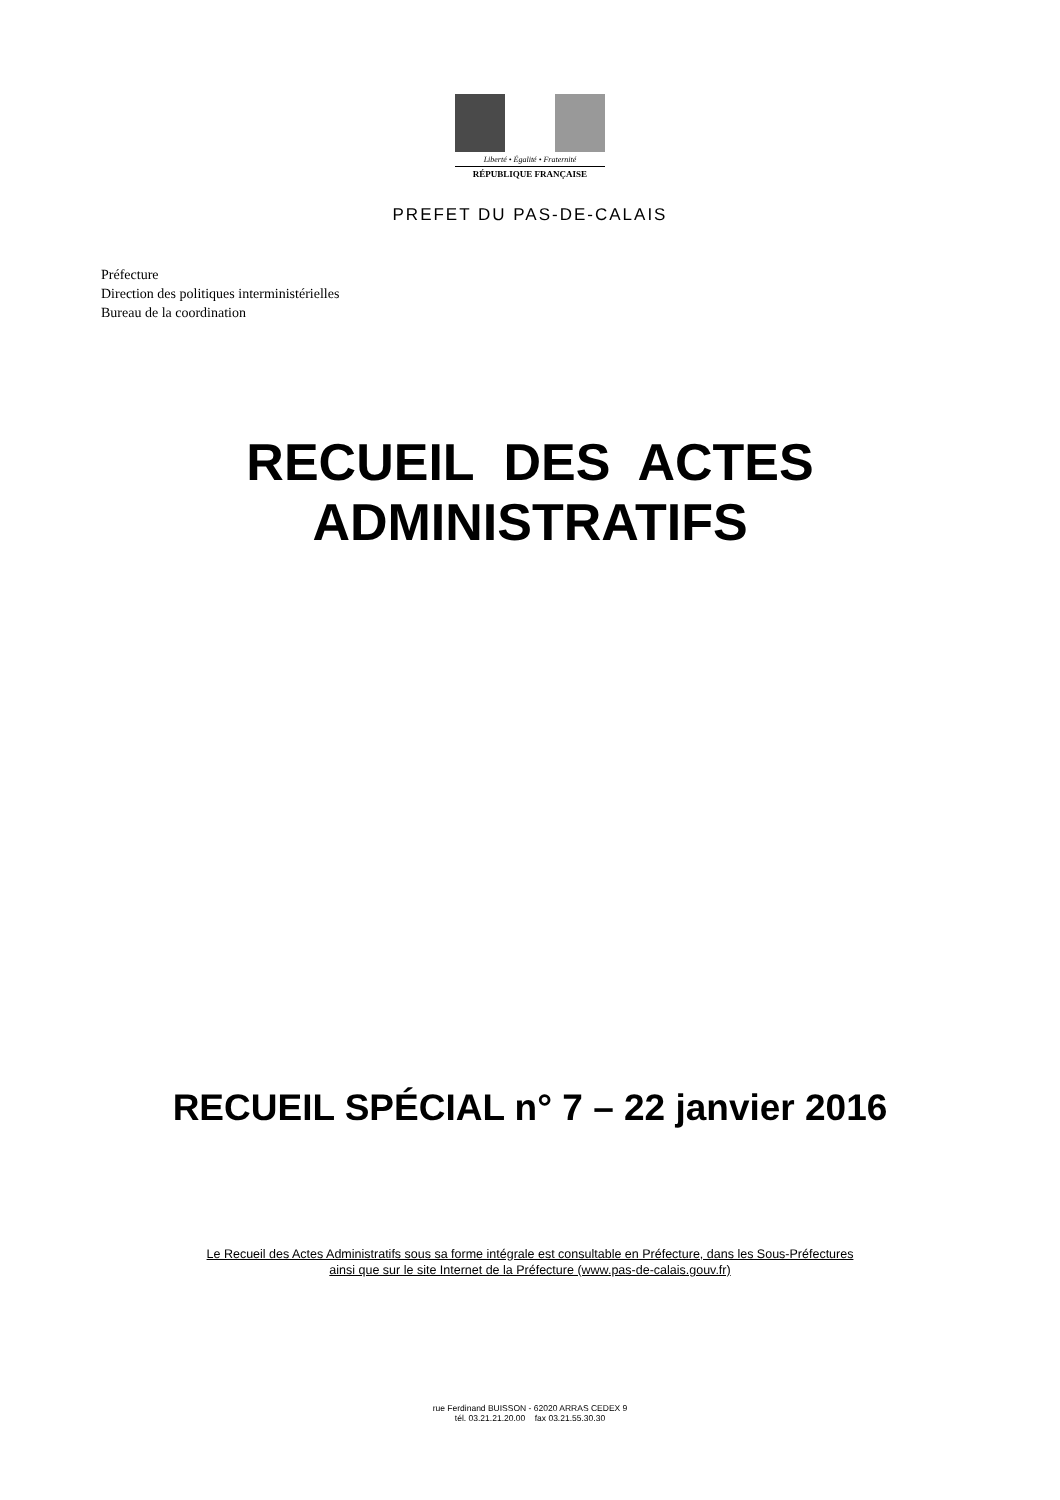Liberté • Égalité • Fraternité
RÉPUBLIQUE FRANÇAISE
PREFET DU PAS-DE-CALAIS
Préfecture
Direction des politiques interministérielles
Bureau de la coordination
RECUEIL DES ACTES
ADMINISTRATIFS
RECUEIL SPÉCIAL n° 7 – 22 janvier 2016
Le Recueil des Actes Administratifs sous sa forme intégrale est consultable en Préfecture, dans les Sous-Préfectures
ainsi que sur le site Internet de la Préfecture (www.pas-de-calais.gouv.fr)
rue Ferdinand BUISSON - 62020 ARRAS CEDEX 9
tél. 03.21.21.20.00 fax 03.21.55.30.30